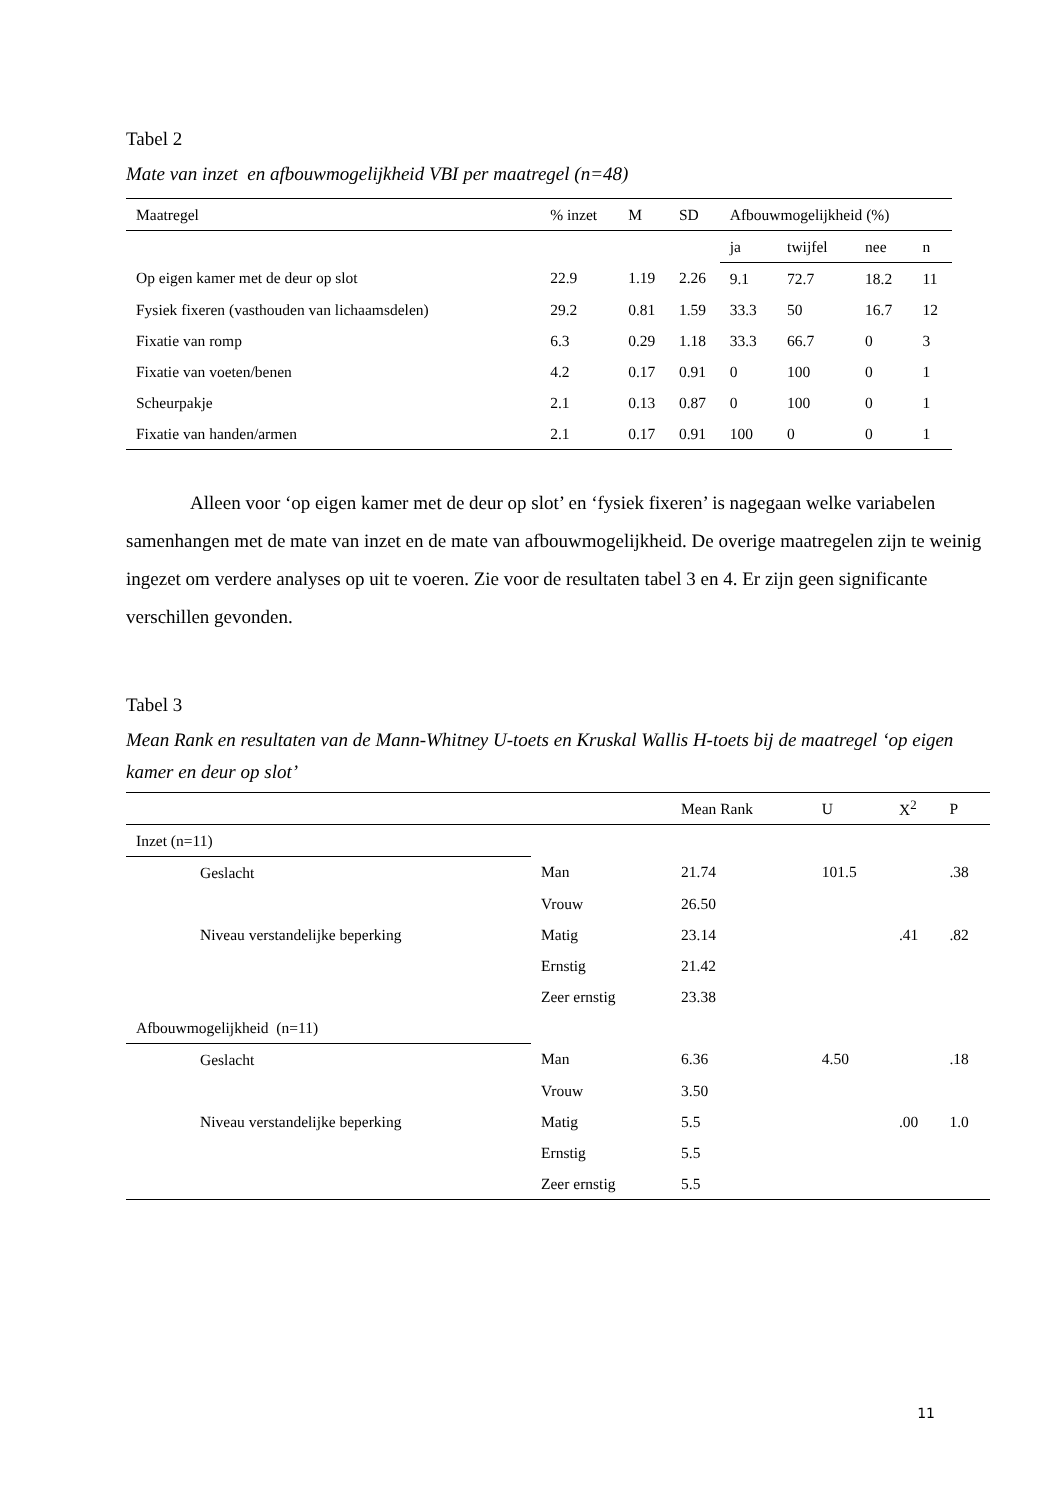Tabel 2
Mate van inzet en afbouwmogelijkheid VBI per maatregel (n=48)
| Maatregel | % inzet | M | SD | Afbouwmogelijkheid (%) | | | |
| --- | --- | --- | --- | --- | --- | --- | --- |
| | | | | ja | twijfel | nee | n |
| Op eigen kamer met de deur op slot | 22.9 | 1.19 | 2.26 | 9.1 | 72.7 | 18.2 | 11 |
| Fysiek fixeren (vasthouden van lichaamsdelen) | 29.2 | 0.81 | 1.59 | 33.3 | 50 | 16.7 | 12 |
| Fixatie van romp | 6.3 | 0.29 | 1.18 | 33.3 | 66.7 | 0 | 3 |
| Fixatie van voeten/benen | 4.2 | 0.17 | 0.91 | 0 | 100 | 0 | 1 |
| Scheurpakje | 2.1 | 0.13 | 0.87 | 0 | 100 | 0 | 1 |
| Fixatie van handen/armen | 2.1 | 0.17 | 0.91 | 100 | 0 | 0 | 1 |
Alleen voor ‘op eigen kamer met de deur op slot’ en ‘fysiek fixeren’ is nagegaan welke variabelen samenhangen met de mate van inzet en de mate van afbouwmogelijkheid. De overige maatregelen zijn te weinig ingezet om verdere analyses op uit te voeren. Zie voor de resultaten tabel 3 en 4. Er zijn geen significante verschillen gevonden.
Tabel 3
Mean Rank en resultaten van de Mann-Whitney U-toets en Kruskal Wallis H-toets bij de maatregel ‘op eigen kamer en deur op slot’
| | | Mean Rank | U | X<sup>2</sup> | P |
| --- | --- | --- | --- | --- | --- |
| Inzet (n=11) | | | | | |
| Geslacht | Man | 21.74 | 101.5 | | .38 |
| | Vrouw | 26.50 | | | |
| Niveau verstandelijke beperking | Matig | 23.14 | | .41 | .82 |
| | Ernstig | 21.42 | | | |
| | Zeer ernstig | 23.38 | | | |
| Afbouwmogelijkheid (n=11) | | | | | |
| Geslacht | Man | 6.36 | 4.50 | | .18 |
| | Vrouw | 3.50 | | | |
| Niveau verstandelijke beperking | Matig | 5.5 | | .00 | 1.0 |
| | Ernstig | 5.5 | | | |
| | Zeer ernstig | 5.5 | | | |
11